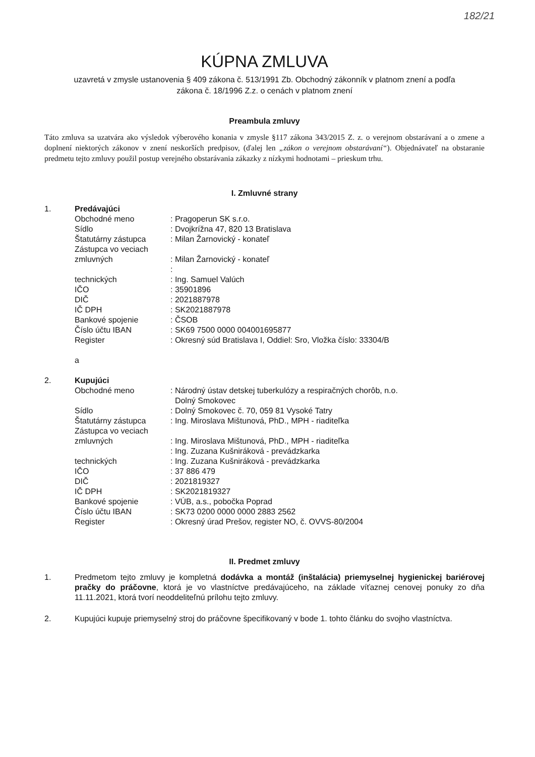182/21
KÚPNA ZMLUVA
uzavretá v zmysle ustanovenia § 409 zákona č. 513/1991 Zb. Obchodný zákonník v platnom znení a podľa
zákona č. 18/1996 Z.z. o cenách v platnom znení
Preambula zmluvy
Táto zmluva sa uzatvára ako výsledok výberového konania v zmysle §117 zákona 343/2015 Z. z. o verejnom obstarávaní a o zmene a doplnení niektorých zákonov v znení neskorších predpisov, (ďalej len „zákon o verejnom obstarávaní“). Objednávateľ na obstaranie predmetu tejto zmluvy použil postup verejného obstarávania zákazky z nízkymi hodnotami – prieskum trhu.
I. Zmluvné strany
| 1. | Predávajúci | |
| | Obchodné meno | : Pragoperun SK s.r.o. |
| | Sídlo | : Dvojkrížna 47, 820 13 Bratislava |
| | Štatutárny zástupca | : Milan Žarnovický - konateľ |
| | Zástupca vo veciach | |
| | zmluvných | : Milan Žarnovický - konateľ |
| | | : |
| | technických | : Ing. Samuel Valúch |
| | IČO | : 35901896 |
| | DIČ | : 2021887978 |
| | IČ DPH | : SK2021887978 |
| | Bankové spojenie | : ČSOB |
| | Číslo účtu IBAN | : SK69 7500 0000 004001695877 |
| | Register | : Okresný súd Bratislava I, Oddiel: Sro, Vložka číslo: 33304/B |
| | a | |
| 2. | Kupujúci | |
| | Obchodné meno | : Národný ústav detskej tuberkulózy a respiračných chorôb, n.o. Dolný Smokovec |
| | Sídlo | : Dolný Smokovec č. 70, 059 81 Vysoké Tatry |
| | Štatutárny zástupca | : Ing. Miroslava Mištunová, PhD., MPH - riaditeľka |
| | Zástupca vo veciach | |
| | zmluvných | : Ing. Miroslava Mištunová, PhD., MPH - riaditeľka |
| | | : Ing. Zuzana Kušniráková - prevádzkarka |
| | technických | : Ing. Zuzana Kušniráková - prevádzkarka |
| | IČO | : 37 886 479 |
| | DIČ | : 2021819327 |
| | IČ DPH | : SK2021819327 |
| | Bankové spojenie | : VÚB, a.s., pobočka Poprad |
| | Číslo účtu IBAN | : SK73 0200 0000 0000 2883 2562 |
| | Register | : Okresný úrad Prešov, register NO, č. OVVS-80/2004 |
II. Predmet zmluvy
1. Predmetom tejto zmluvy je kompletná dodávka a montáž (inštalácia) priemyselnej hygienickej bariérovej pračky do práčovne, ktorá je vo vlastníctve predávajúceho, na základe víťaznej cenovej ponuky zo dňa 11.11.2021, ktorá tvorí neoddeliteľnú prílohu tejto zmluvy.
2. Kupujúci kupuje priemyselný stroj do práčovne špecifikovaný v bode 1. tohto článku do svojho vlastníctva.